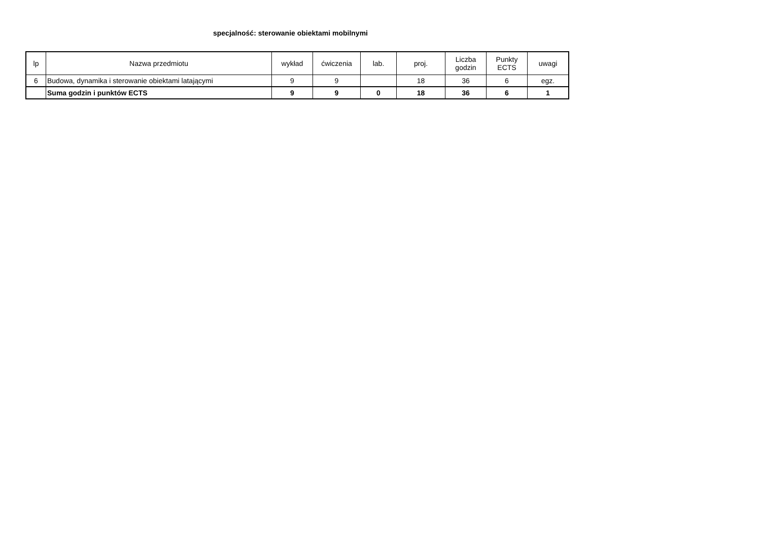specjalność: sterowanie obiektami mobilnymi
| lp | Nazwa przedmiotu | wykład | ćwiczenia | lab. | proj. | Liczba godzin | Punkty ECTS | uwagi |
| --- | --- | --- | --- | --- | --- | --- | --- | --- |
| 6 | Budowa, dynamika i sterowanie obiektami latającymi | 9 | 9 | | 18 | 36 | 6 | egz. |
| | Suma godzin i punktów ECTS | 9 | 9 | 0 | 18 | 36 | 6 | 1 |